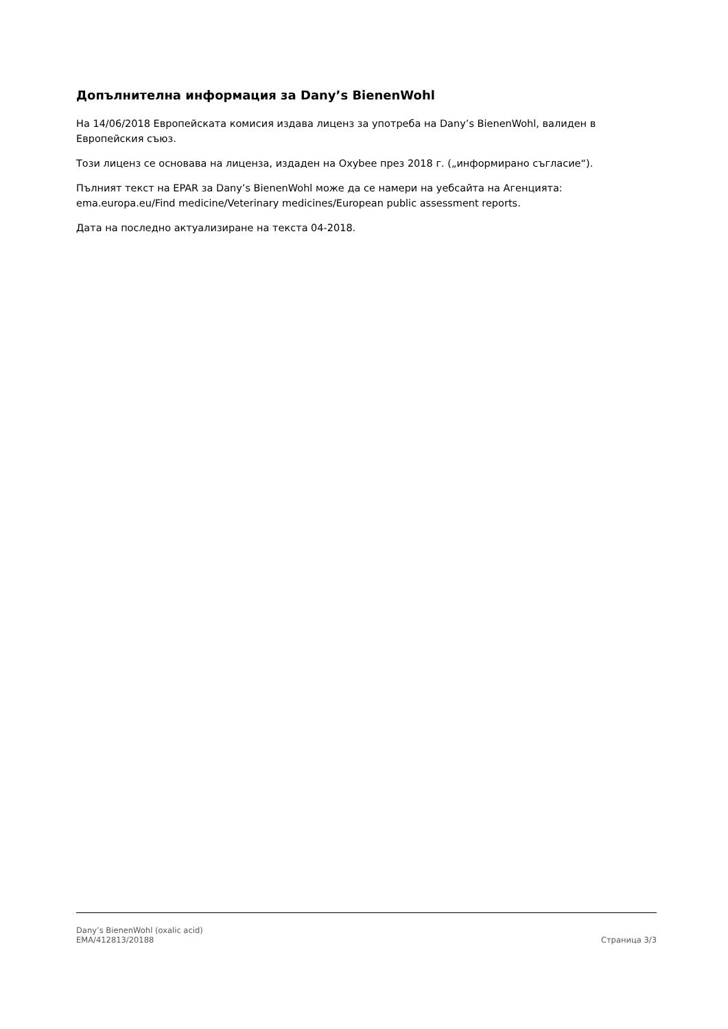Допълнителна информация за Dany’s BienenWohl
На 14/06/2018 Европейската комисия издава лиценз за употреба на Dany’s BienenWohl, валиден в Европейския съюз.
Този лиценз се основава на лиценза, издаден на Oxybee през 2018 г. („информирано съгласие“).
Пълният текст на EPAR за Dany’s BienenWohl може да се намери на уебсайта на Агенцията: ema.europa.eu/Find medicine/Veterinary medicines/European public assessment reports.
Дата на последно актуализиране на текста 04-2018.
Dany’s BienenWohl (oxalic acid)
EMA/412813/20188
Страница 3/3